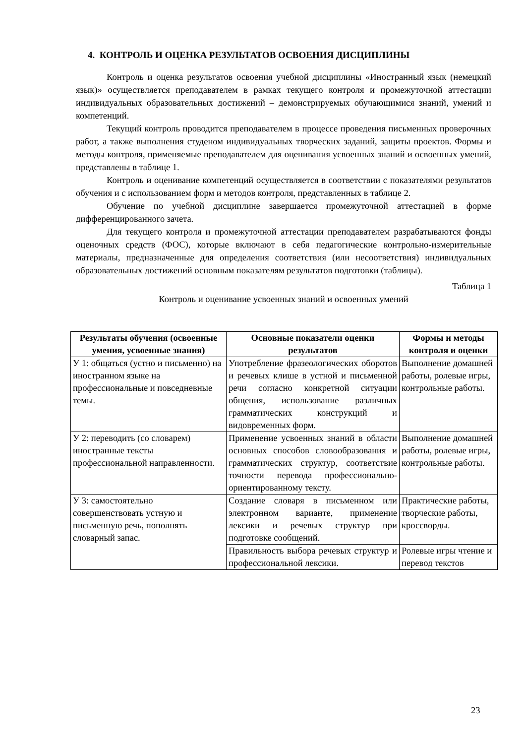4. КОНТРОЛЬ И ОЦЕНКА РЕЗУЛЬТАТОВ ОСВОЕНИЯ ДИСЦИПЛИНЫ
Контроль и оценка результатов освоения учебной дисциплины «Иностранный язык (немецкий язык)» осуществляется преподавателем в рамках текущего контроля и промежуточной аттестации индивидуальных образовательных достижений – демонстрируемых обучающимися знаний, умений и компетенций.
Текущий контроль проводится преподавателем в процессе проведения письменных проверочных работ, а также выполнения студеном индивидуальных творческих заданий, защиты проектов. Формы и методы контроля, применяемые преподавателем для оценивания усвоенных знаний и освоенных умений, представлены в таблице 1.
Контроль и оценивание компетенций осуществляется в соответствии с показателями результатов обучения и с использованием форм и методов контроля, представленных в таблице 2.
Обучение по учебной дисциплине завершается промежуточной аттестацией в форме дифференцированного зачета.
Для текущего контроля и промежуточной аттестации преподавателем разрабатываются фонды оценочных средств (ФОС), которые включают в себя педагогические контрольно-измерительные материалы, предназначенные для определения соответствия (или несоответствия) индивидуальных образовательных достижений основным показателям результатов подготовки (таблицы).
Таблица 1
Контроль и оценивание усвоенных знаний и освоенных умений
| Результаты обучения (освоенные умения, усвоенные знания) | Основные показатели оценки результатов | Формы и методы контроля и оценки |
| --- | --- | --- |
| У 1: общаться (устно и письменно) на иностранном языке на профессиональные и повседневные темы. | Употребление фразеологических оборотов и речевых клише в устной и письменной речи согласно конкретной ситуации общения, использование различных грамматических конструкций и видовременных форм. | Выполнение домашней работы, ролевые игры, контрольные работы. |
| У 2: переводить (со словарем) иностранные тексты профессиональной направленности. | Применение усвоенных знаний в области основных способов словообразования и грамматических структур, соответствие точности перевода профессионально-ориентированному тексту. | Выполнение домашней работы, ролевые игры, контрольные работы. |
| У 3: самостоятельно совершенствовать устную и письменную речь, пополнять словарный запас. | Создание словаря в письменном или электронном варианте, применение лексики и речевых структур при подготовке сообщений. | Практические работы, творческие работы, кроссворды. |
| | Правильность выбора речевых структур и профессиональной лексики. | Ролевые игры чтение и перевод текстов |
23